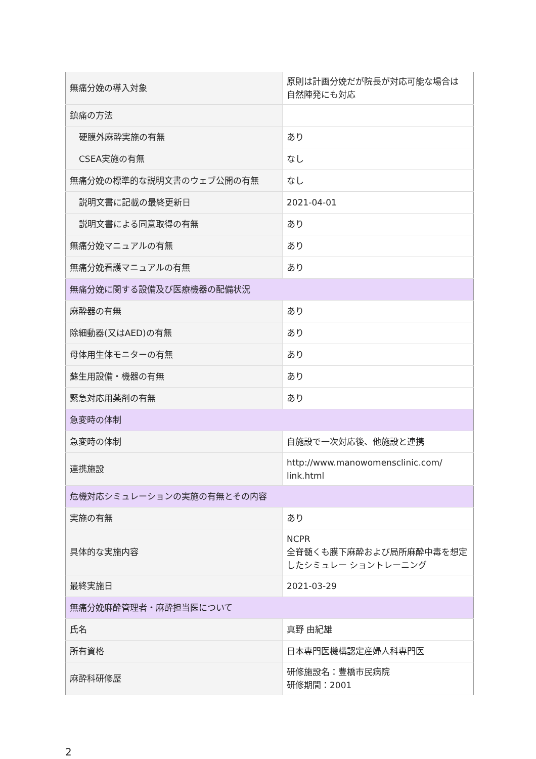| 無痛分娩の導入対象 | 原則は計画分娩だが院長が対応可能な場合は 自然陣発にも対応 |
| 鎮痛の方法 | |
| 硬膜外麻酔実施の有無 | あり |
| CSEA実施の有無 | なし |
| 無痛分娩の標準的な説明文書のウェブ公開の有無 | なし |
| 説明文書に記載の最終更新日 | 2021-04-01 |
| 説明文書による同意取得の有無 | あり |
| 無痛分娩マニュアルの有無 | あり |
| 無痛分娩看護マニュアルの有無 | あり |
| 無痛分娩に関する設備及び医療機器の配備状況 | |
| 麻酔器の有無 | あり |
| 除細動器(又はAED)の有無 | あり |
| 母体用生体モニターの有無 | あり |
| 蘇生用設備・機器の有無 | あり |
| 緊急対応用薬剤の有無 | あり |
| 急変時の体制 | |
| 急変時の体制 | 自施設で一次対応後、他施設と連携 |
| 連携施設 | http://www.manowomensclinic.com/ link.html |
| 危機対応シミュレーションの実施の有無とその内容 | |
| 実施の有無 | あり |
| 具体的な実施内容 | NCPR 全脊髄くも膜下麻酔および局所麻酔中毒を想定したシミュレー ショントレーニング |
| 最終実施日 | 2021-03-29 |
| 無痛分娩麻酔管理者・麻酔担当医について | |
| 氏名 | 真野 由紀雄 |
| 所有資格 | 日本専門医機構認定産婦人科専門医 |
| 麻酔科研修歴 | 研修施設名：豊橋市民病院 研修期間：2001 |
2